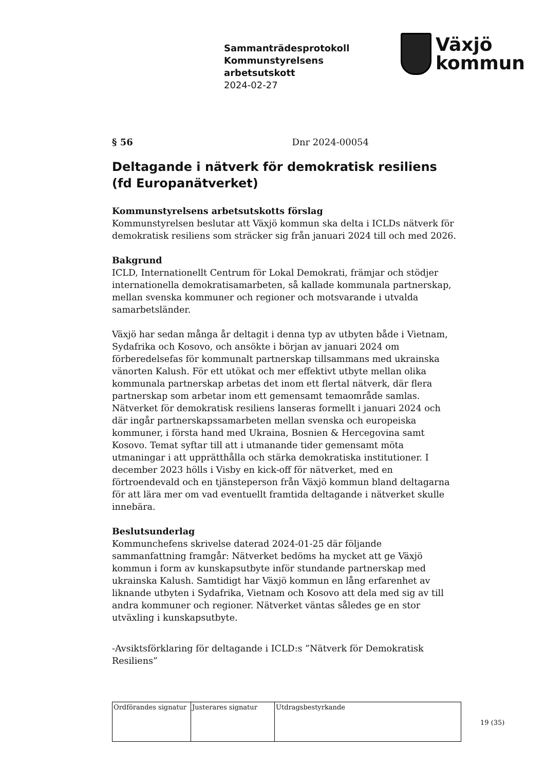Sammanträdesprotokoll
Kommunstyrelsens
arbetsutskott
2024-02-27
Växjö
kommun
§ 56 Dnr 2024-00054
Deltagande i nätverk för demokratisk resiliens (fd Europanätverket)
Kommunstyrelsens arbetsutskotts förslag
Kommunstyrelsen beslutar att Växjö kommun ska delta i ICLDs nätverk för demokratisk resiliens som sträcker sig från januari 2024 till och med 2026.
Bakgrund
ICLD, Internationellt Centrum för Lokal Demokrati, främjar och stödjer internationella demokratisamarbeten, så kallade kommunala partnerskap, mellan svenska kommuner och regioner och motsvarande i utvalda samarbetsländer.
Växjö har sedan många år deltagit i denna typ av utbyten både i Vietnam, Sydafrika och Kosovo, och ansökte i början av januari 2024 om förberedelsefas för kommunalt partnerskap tillsammans med ukrainska vänorten Kalush. För ett utökat och mer effektivt utbyte mellan olika kommunala partnerskap arbetas det inom ett flertal nätverk, där flera partnerskap som arbetar inom ett gemensamt temaområde samlas. Nätverket för demokratisk resiliens lanseras formellt i januari 2024 och där ingår partnerskapssamarbeten mellan svenska och europeiska kommuner, i första hand med Ukraina, Bosnien & Hercegovina samt Kosovo. Temat syftar till att i utmanande tider gemensamt möta utmaningar i att upprätthålla och stärka demokratiska institutioner. I december 2023 hölls i Visby en kick-off för nätverket, med en förtroendevald och en tjänsteperson från Växjö kommun bland deltagarna för att lära mer om vad eventuellt framtida deltagande i nätverket skulle innebära.
Beslutsunderlag
Kommunchefens skrivelse daterad 2024-01-25 där följande sammanfattning framgår: Nätverket bedöms ha mycket att ge Växjö kommun i form av kunskapsutbyte inför stundande partnerskap med ukrainska Kalush. Samtidigt har Växjö kommun en lång erfarenhet av liknande utbyten i Sydafrika, Vietnam och Kosovo att dela med sig av till andra kommuner och regioner. Nätverket väntas således ge en stor utväxling i kunskapsutbyte.
-Avsiktsförklaring för deltagande i ICLD:s ”Nätverk för Demokratisk Resiliens”
| Ordförandes signatur | Justerares signatur | Utdragsbestyrkande |
19 (35)